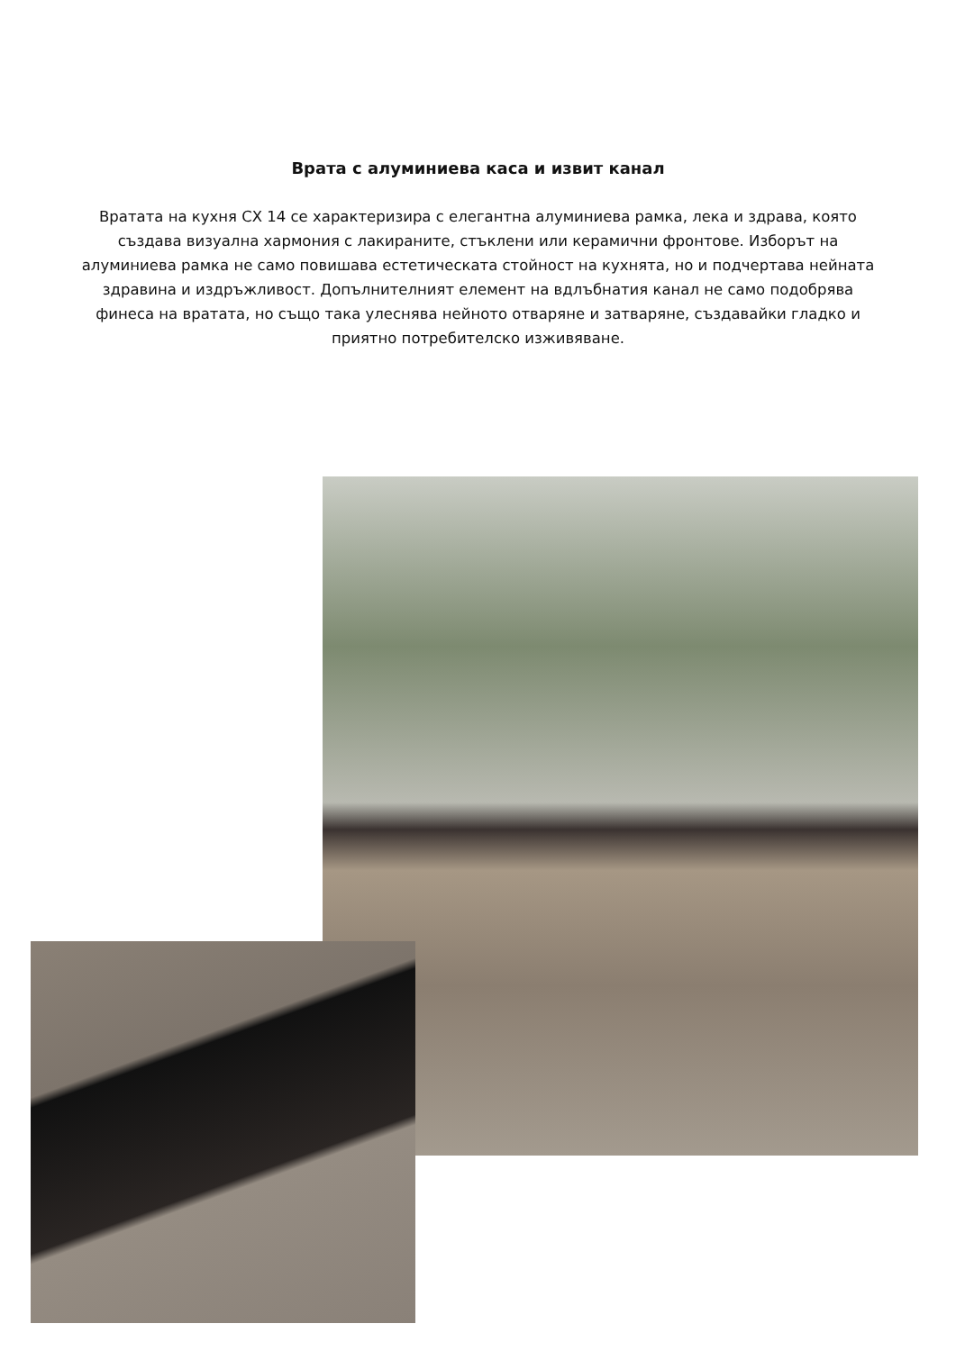Врата с алуминиева каса и извит канал
Вратата на кухня CX 14 се характеризира с елегантна алуминиева рамка, лека и здрава, която създава визуална хармония с лакираните, стъклени или керамични фронтове. Изборът на алуминиева рамка не само повишава естетическата стойност на кухнята, но и подчертава нейната здравина и издръжливост. Допълнителният елемент на вдлъбнатия канал не само подобрява финеса на вратата, но също така улеснява нейното отваряне и затваряне, създавайки гладко и приятно потребителско изживяване.